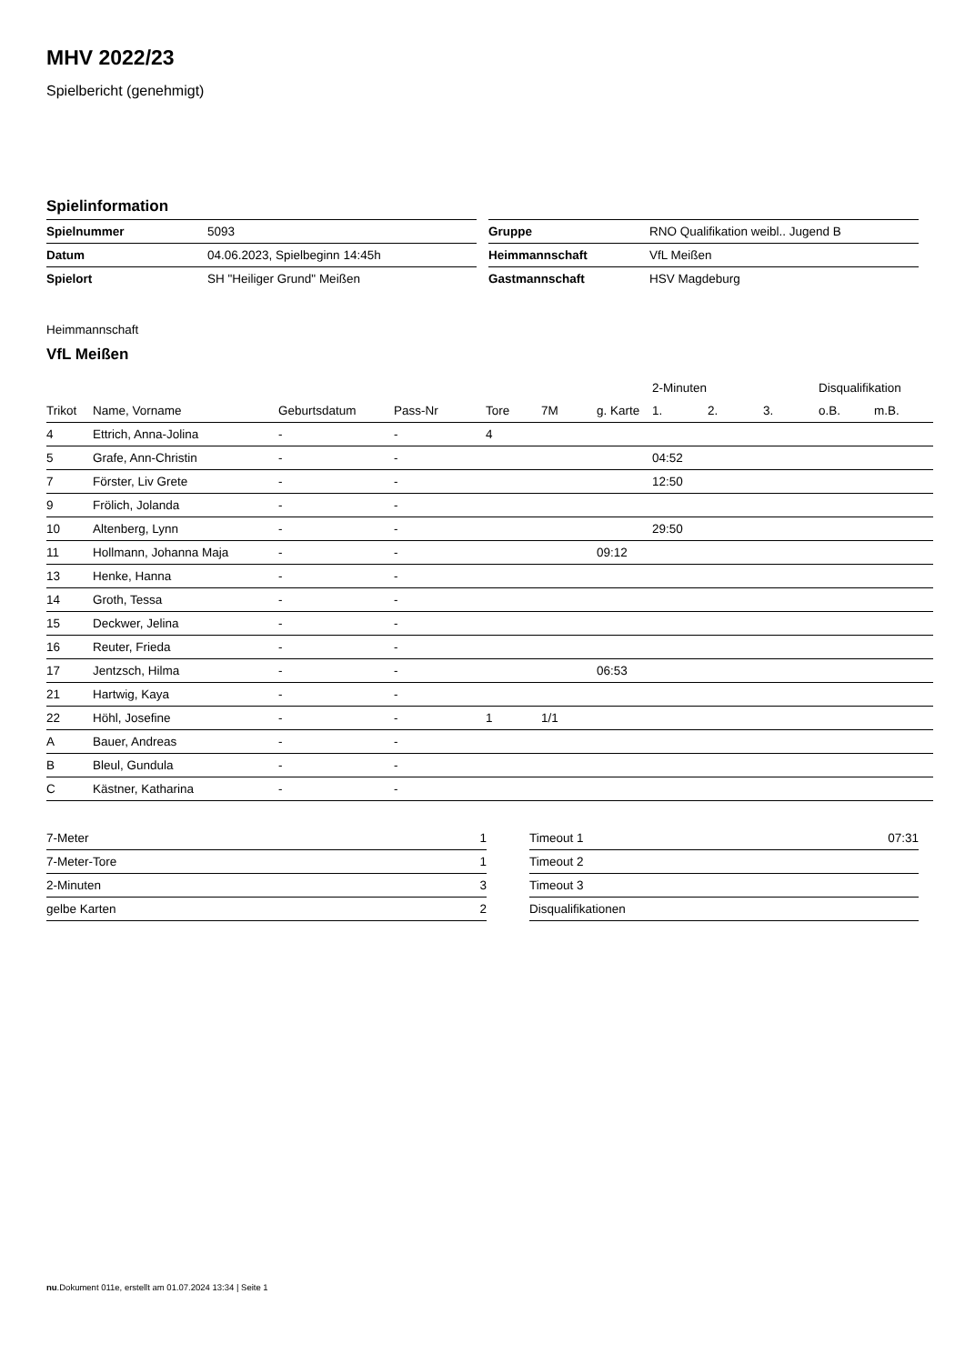MHV 2022/23
Spielbericht (genehmigt)
Spielinformation
| Spielnummer | 5093 |
| Datum | 04.06.2023, Spielbeginn 14:45h |
| Spielort | SH "Heiliger Grund" Meißen |
| Gruppe | RNO Qualifikation weibl.. Jugend B |
| Heimmannschaft | VfL Meißen |
| Gastmannschaft | HSV Magdeburg |
Heimmannschaft
VfL Meißen
| | | | | | | | 2-Minuten | | | Disqualifikation | |
| --- | --- | --- | --- | --- | --- | --- | --- | --- | --- | --- | --- |
| Trikot | Name, Vorname | Geburtsdatum | Pass-Nr | Tore | 7M | g. Karte | 1. | 2. | 3. | o.B. | m.B. |
| 4 | Ettrich, Anna-Jolina | - | - | 4 | | | | | | | |
| 5 | Grafe, Ann-Christin | - | - | | | | 04:52 | | | | |
| 7 | Förster, Liv Grete | - | - | | | | 12:50 | | | | |
| 9 | Frölich, Jolanda | - | - | | | | | | | | |
| 10 | Altenberg, Lynn | - | - | | | | 29:50 | | | | |
| 11 | Hollmann, Johanna Maja | - | - | | | 09:12 | | | | | |
| 13 | Henke, Hanna | - | - | | | | | | | | |
| 14 | Groth, Tessa | - | - | | | | | | | | |
| 15 | Deckwer, Jelina | - | - | | | | | | | | |
| 16 | Reuter, Frieda | - | - | | | | | | | | |
| 17 | Jentzsch, Hilma | - | - | | | 06:53 | | | | | |
| 21 | Hartwig, Kaya | - | - | | | | | | | | |
| 22 | Höhl, Josefine | - | - | 1 | 1/1 | | | | | | |
| A | Bauer, Andreas | - | - | | | | | | | | |
| B | Bleul, Gundula | - | - | | | | | | | | |
| C | Kästner, Katharina | - | - | | | | | | | | |
| 7-Meter | 1 |
| 7-Meter-Tore | 1 |
| 2-Minuten | 3 |
| gelbe Karten | 2 |
| Timeout 1 | 07:31 |
| Timeout 2 | |
| Timeout 3 | |
| Disqualifikationen | |
nu.Dokument 011e, erstellt am 01.07.2024 13:34 | Seite 1